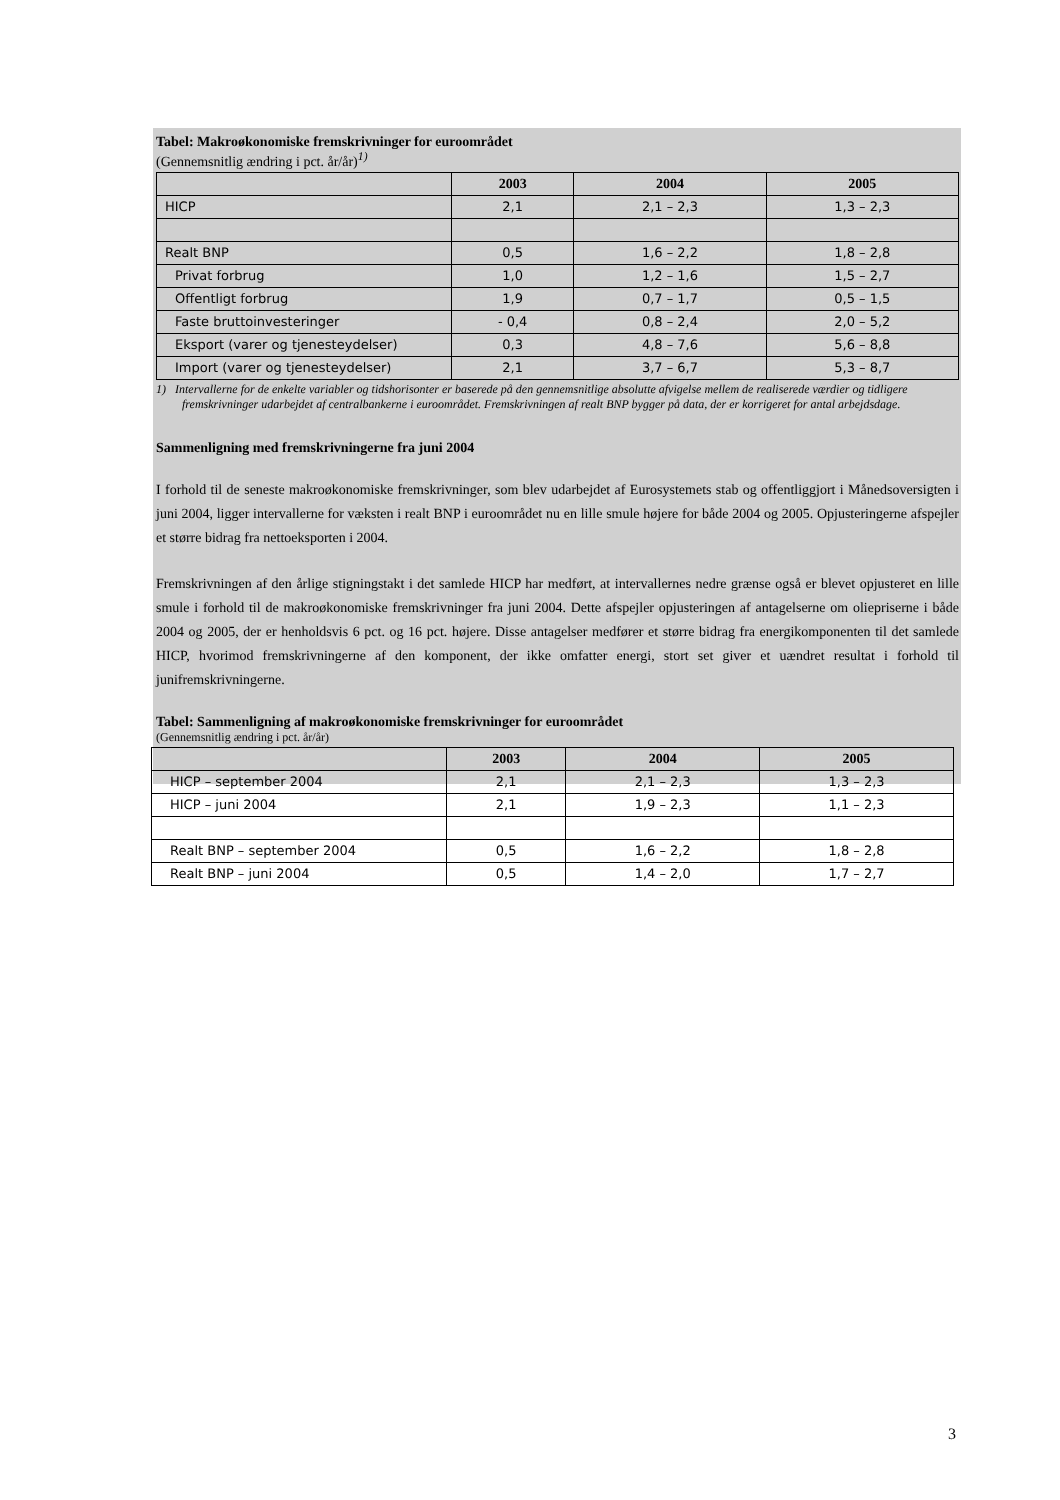Tabel: Makroøkonomiske fremskrivninger for euroområdet
(Gennemsnitlig ændring i pct. år/år)<sup>1)</sup>
| | 2003 | 2004 | 2005 |
| --- | --- | --- | --- |
| HICP | 2,1 | 2,1 – 2,3 | 1,3 – 2,3 |
| Realt BNP | 0,5 | 1,6 – 2,2 | 1,8 – 2,8 |
| Privat forbrug | 1,0 | 1,2 – 1,6 | 1,5 – 2,7 |
| Offentligt forbrug | 1,9 | 0,7 – 1,7 | 0,5 – 1,5 |
| Faste bruttoinvesteringer | - 0,4 | 0,8 – 2,4 | 2,0 – 5,2 |
| Eksport (varer og tjenesteydelser) | 0,3 | 4,8 – 7,6 | 5,6 – 8,8 |
| Import (varer og tjenesteydelser) | 2,1 | 3,7 – 6,7 | 5,3 – 8,7 |
1) Intervallerne for de enkelte variabler og tidshorisonter er baserede på den gennemsnitlige absolutte afvigelse mellem de realiserede værdier og tidligere fremskrivninger udarbejdet af centralbankerne i euroområdet. Fremskrivningen af realt BNP bygger på data, der er korrigeret for antal arbejdsdage.
Sammenligning med fremskrivningerne fra juni 2004
I forhold til de seneste makroøkonomiske fremskrivninger, som blev udarbejdet af Eurosystemets stab og offentliggjort i Månedsoversigten i juni 2004, ligger intervallerne for væksten i realt BNP i euroområdet nu en lille smule højere for både 2004 og 2005. Opjusteringerne afspejler et større bidrag fra nettoeksporten i 2004.
Fremskrivningen af den årlige stigningstakt i det samlede HICP har medført, at intervallernes nedre grænse også er blevet opjusteret en lille smule i forhold til de makroøkonomiske fremskrivninger fra juni 2004. Dette afspejler opjusteringen af antagelserne om oliepriserne i både 2004 og 2005, der er henholdsvis 6 pct. og 16 pct. højere. Disse antagelser medfører et større bidrag fra energikomponenten til det samlede HICP, hvorimod fremskrivningerne af den komponent, der ikke omfatter energi, stort set giver et uændret resultat i forhold til junifremskrivningerne.
Tabel: Sammenligning af makroøkonomiske fremskrivninger for euroområdet
(Gennemsnitlig ændring i pct. år/år)
| | 2003 | 2004 | 2005 |
| --- | --- | --- | --- |
| HICP – september 2004 | 2,1 | 2,1 – 2,3 | 1,3 – 2,3 |
| HICP – juni 2004 | 2,1 | 1,9 – 2,3 | 1,1 – 2,3 |
| Realt BNP – september 2004 | 0,5 | 1,6 – 2,2 | 1,8 – 2,8 |
| Realt BNP – juni 2004 | 0,5 | 1,4 – 2,0 | 1,7 – 2,7 |
3